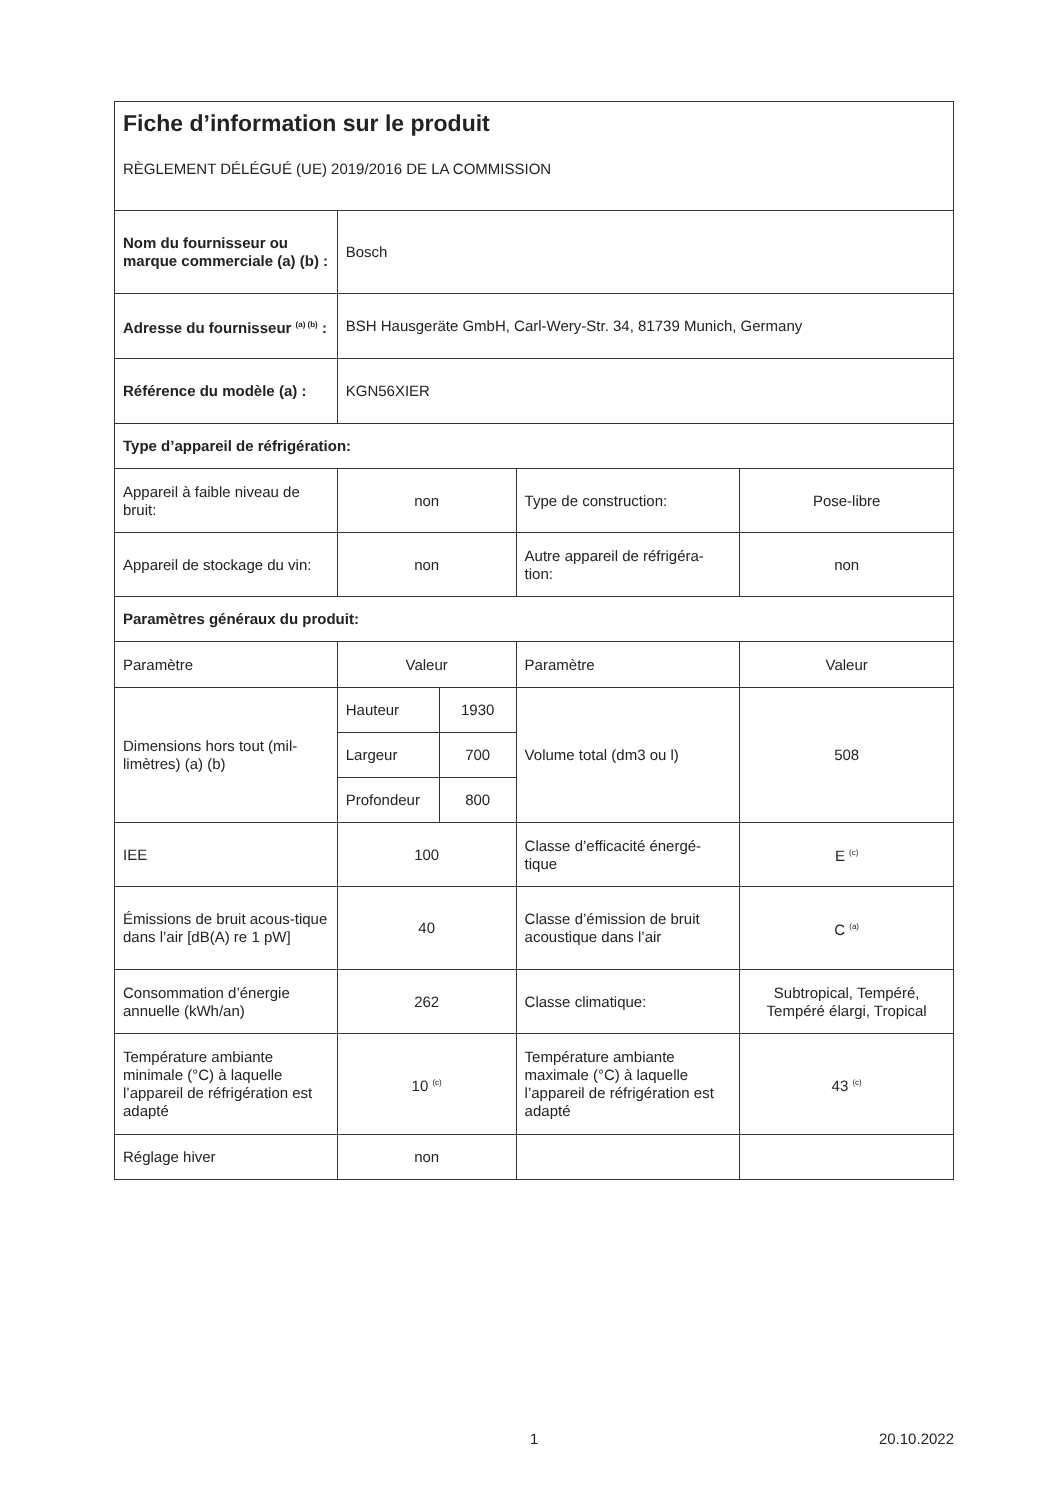| Fiche d’information sur le produit RÈGLEMENT DÉLÉGUÉ (UE) 2019/2016 DE LA COMMISSION | | | | |
| Nom du fournisseur ou marque commerciale (a) (b) : | Bosch | | | |
| Adresse du fournisseur <sup>(a) (b)</sup> : | BSH Hausgeräte GmbH, Carl-Wery-Str. 34, 81739 Munich, Germany | | | |
| Référence du modèle (a) : | KGN56XIER | | | |
| Type d’appareil de réfrigération: | | | | |
| Appareil à faible niveau de bruit: | non | | Type de construction: | Pose-libre |
| Appareil de stockage du vin: | non | | Autre appareil de réfrigéra-tion: | non |
| Paramètres généraux du produit: | | | | |
| Paramètre | Valeur | | Paramètre | Valeur |
| Dimensions hors tout (mil-limètres) (a) (b) | Hauteur | 1930 | Volume total (dm3 ou l) | 508 |
| | Largeur | 700 | | |
| | Profondeur | 800 | | |
| IEE | 100 | | Classe d’efficacité énergé-tique | E <sup>(c)</sup> |
| Émissions de bruit acous-tique dans l’air [dB(A) re 1 pW] | 40 | | Classe d’émission de bruit acoustique dans l’air | C <sup>(a)</sup> |
| Consommation d’énergie annuelle (kWh/an) | 262 | | Classe climatique: | Subtropical, Tempéré, Tempéré élargi, Tropical |
| Température ambiante minimale (°C) à laquelle l’appareil de réfrigération est adapté | 10 <sup>(c)</sup> | | Température ambiante maximale (°C) à laquelle l’appareil de réfrigération est adapté | 43 <sup>(c)</sup> |
| Réglage hiver | non | | | |
1 20.10.2022